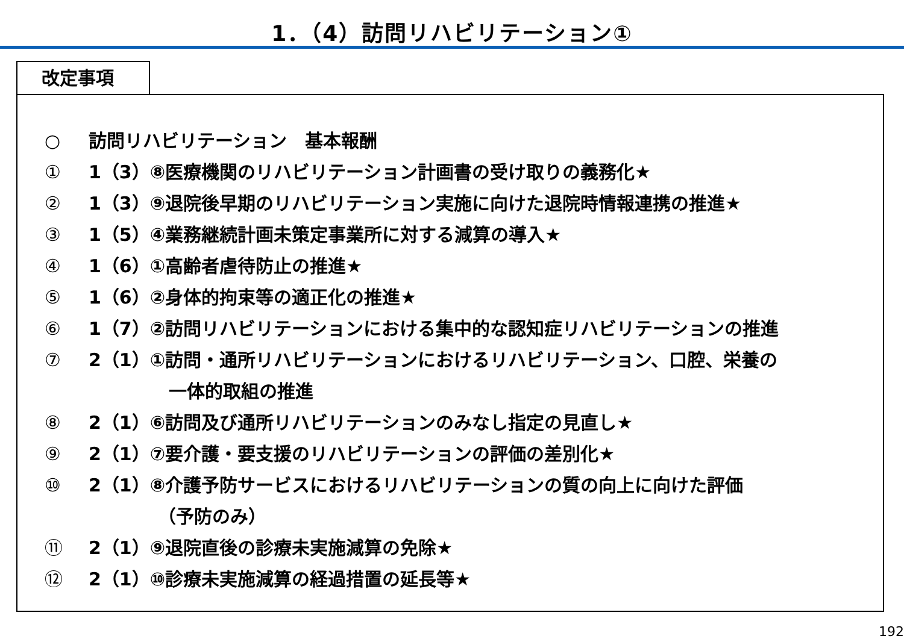1．（4）訪問リハビリテーション①
改定事項
○ 訪問リハビリテーション　基本報酬
① 1（3）⑧医療機関のリハビリテーション計画書の受け取りの義務化★
② 1（3）⑨退院後早期のリハビリテーション実施に向けた退院時情報連携の推進★
③ 1（5）④業務継続計画未策定事業所に対する減算の導入★
④ 1（6）①高齢者虐待防止の推進★
⑤ 1（6）②身体的拘束等の適正化の推進★
⑥ 1（7）②訪問リハビリテーションにおける集中的な認知症リハビリテーションの推進
⑦ 2（1）①訪問・通所リハビリテーションにおけるリハビリテーション、口腔、栄養の
一体的取組の推進
⑧ 2（1）⑥訪問及び通所リハビリテーションのみなし指定の見直し★
⑨ 2（1）⑦要介護・要支援のリハビリテーションの評価の差別化★
⑩ 2（1）⑧介護予防サービスにおけるリハビリテーションの質の向上に向けた評価
（予防のみ）
⑪ 2（1）⑨退院直後の診療未実施減算の免除★
⑫ 2（1）⑩診療未実施減算の経過措置の延長等★
192